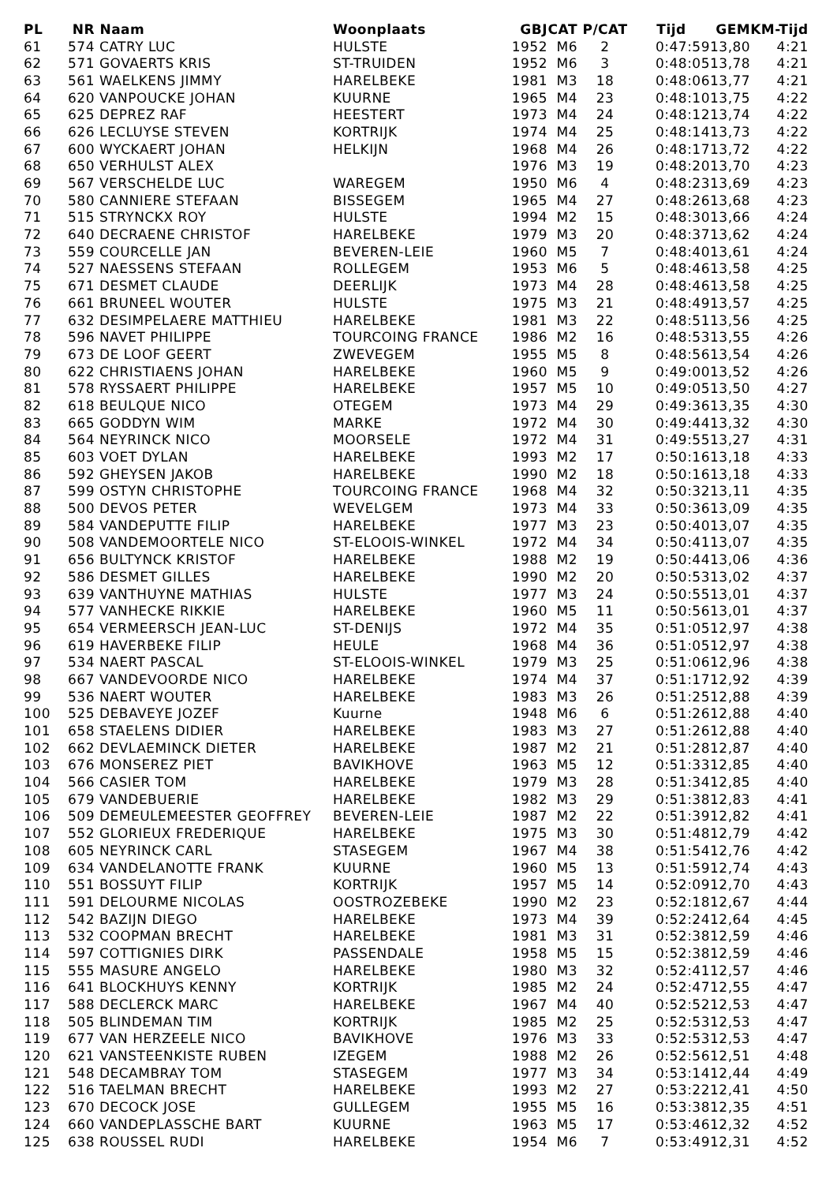| PL | NR | Naam | Woonplaats | GBJ | CAT | P/CAT | Tijd | GEM | KM-Tijd |
| --- | --- | --- | --- | --- | --- | --- | --- | --- | --- |
| 61 | 574 | CATRY LUC | HULSTE | 1952 | M6 | 2 | 0:47:59 | 13,80 | 4:21 |
| 62 | 571 | GOVAERTS KRIS | ST-TRUIDEN | 1952 | M6 | 3 | 0:48:05 | 13,78 | 4:21 |
| 63 | 561 | WAELKENS JIMMY | HARELBEKE | 1981 | M3 | 18 | 0:48:06 | 13,77 | 4:21 |
| 64 | 620 | VANPOUCKE JOHAN | KUURNE | 1965 | M4 | 23 | 0:48:10 | 13,75 | 4:22 |
| 65 | 625 | DEPREZ RAF | HEESTERT | 1973 | M4 | 24 | 0:48:12 | 13,74 | 4:22 |
| 66 | 626 | LECLUYSE STEVEN | KORTRIJK | 1974 | M4 | 25 | 0:48:14 | 13,73 | 4:22 |
| 67 | 600 | WYCKAERT JOHAN | HELKIJN | 1968 | M4 | 26 | 0:48:17 | 13,72 | 4:22 |
| 68 | 650 | VERHULST ALEX | | 1976 | M3 | 19 | 0:48:20 | 13,70 | 4:23 |
| 69 | 567 | VERSCHELDE LUC | WAREGEM | 1950 | M6 | 4 | 0:48:23 | 13,69 | 4:23 |
| 70 | 580 | CANNIERE STEFAAN | BISSEGEM | 1965 | M4 | 27 | 0:48:26 | 13,68 | 4:23 |
| 71 | 515 | STRYNCKX ROY | HULSTE | 1994 | M2 | 15 | 0:48:30 | 13,66 | 4:24 |
| 72 | 640 | DECRAENE CHRISTOF | HARELBEKE | 1979 | M3 | 20 | 0:48:37 | 13,62 | 4:24 |
| 73 | 559 | COURCELLE JAN | BEVEREN-LEIE | 1960 | M5 | 7 | 0:48:40 | 13,61 | 4:24 |
| 74 | 527 | NAESSENS STEFAAN | ROLLEGEM | 1953 | M6 | 5 | 0:48:46 | 13,58 | 4:25 |
| 75 | 671 | DESMET CLAUDE | DEERLIJK | 1973 | M4 | 28 | 0:48:46 | 13,58 | 4:25 |
| 76 | 661 | BRUNEEL WOUTER | HULSTE | 1975 | M3 | 21 | 0:48:49 | 13,57 | 4:25 |
| 77 | 632 | DESIMPELAERE MATTHIEU | HARELBEKE | 1981 | M3 | 22 | 0:48:51 | 13,56 | 4:25 |
| 78 | 596 | NAVET PHILIPPE | TOURCOING FRANCE | 1986 | M2 | 16 | 0:48:53 | 13,55 | 4:26 |
| 79 | 673 | DE LOOF GEERT | ZWEVEGEM | 1955 | M5 | 8 | 0:48:56 | 13,54 | 4:26 |
| 80 | 622 | CHRISTIAENS JOHAN | HARELBEKE | 1960 | M5 | 9 | 0:49:00 | 13,52 | 4:26 |
| 81 | 578 | RYSSAERT PHILIPPE | HARELBEKE | 1957 | M5 | 10 | 0:49:05 | 13,50 | 4:27 |
| 82 | 618 | BEULQUE NICO | OTEGEM | 1973 | M4 | 29 | 0:49:36 | 13,35 | 4:30 |
| 83 | 665 | GODDYN WIM | MARKE | 1972 | M4 | 30 | 0:49:44 | 13,32 | 4:30 |
| 84 | 564 | NEYRINCK NICO | MOORSELE | 1972 | M4 | 31 | 0:49:55 | 13,27 | 4:31 |
| 85 | 603 | VOET DYLAN | HARELBEKE | 1993 | M2 | 17 | 0:50:16 | 13,18 | 4:33 |
| 86 | 592 | GHEYSEN JAKOB | HARELBEKE | 1990 | M2 | 18 | 0:50:16 | 13,18 | 4:33 |
| 87 | 599 | OSTYN CHRISTOPHE | TOURCOING FRANCE | 1968 | M4 | 32 | 0:50:32 | 13,11 | 4:35 |
| 88 | 500 | DEVOS PETER | WEVELGEM | 1973 | M4 | 33 | 0:50:36 | 13,09 | 4:35 |
| 89 | 584 | VANDEPUTTE FILIP | HARELBEKE | 1977 | M3 | 23 | 0:50:40 | 13,07 | 4:35 |
| 90 | 508 | VANDEMOORTELE NICO | ST-ELOOIS-WINKEL | 1972 | M4 | 34 | 0:50:41 | 13,07 | 4:35 |
| 91 | 656 | BULTYNCK KRISTOF | HARELBEKE | 1988 | M2 | 19 | 0:50:44 | 13,06 | 4:36 |
| 92 | 586 | DESMET GILLES | HARELBEKE | 1990 | M2 | 20 | 0:50:53 | 13,02 | 4:37 |
| 93 | 639 | VANTHUYNE MATHIAS | HULSTE | 1977 | M3 | 24 | 0:50:55 | 13,01 | 4:37 |
| 94 | 577 | VANHECKE RIKKIE | HARELBEKE | 1960 | M5 | 11 | 0:50:56 | 13,01 | 4:37 |
| 95 | 654 | VERMEERSCH JEAN-LUC | ST-DENIJS | 1972 | M4 | 35 | 0:51:05 | 12,97 | 4:38 |
| 96 | 619 | HAVERBEKE FILIP | HEULE | 1968 | M4 | 36 | 0:51:05 | 12,97 | 4:38 |
| 97 | 534 | NAERT PASCAL | ST-ELOOIS-WINKEL | 1979 | M3 | 25 | 0:51:06 | 12,96 | 4:38 |
| 98 | 667 | VANDEVOORDE NICO | HARELBEKE | 1974 | M4 | 37 | 0:51:17 | 12,92 | 4:39 |
| 99 | 536 | NAERT WOUTER | HARELBEKE | 1983 | M3 | 26 | 0:51:25 | 12,88 | 4:39 |
| 100 | 525 | DEBAVEYE JOZEF | Kuurne | 1948 | M6 | 6 | 0:51:26 | 12,88 | 4:40 |
| 101 | 658 | STAELENS DIDIER | HARELBEKE | 1983 | M3 | 27 | 0:51:26 | 12,88 | 4:40 |
| 102 | 662 | DEVLAEMINCK DIETER | HARELBEKE | 1987 | M2 | 21 | 0:51:28 | 12,87 | 4:40 |
| 103 | 676 | MONSEREZ PIET | BAVIKHOVE | 1963 | M5 | 12 | 0:51:33 | 12,85 | 4:40 |
| 104 | 566 | CASIER TOM | HARELBEKE | 1979 | M3 | 28 | 0:51:34 | 12,85 | 4:40 |
| 105 | 679 | VANDEBUERIE | HARELBEKE | 1982 | M3 | 29 | 0:51:38 | 12,83 | 4:41 |
| 106 | 509 | DEMEULEMEESTER GEOFFREY | BEVEREN-LEIE | 1987 | M2 | 22 | 0:51:39 | 12,82 | 4:41 |
| 107 | 552 | GLORIEUX FREDERIQUE | HARELBEKE | 1975 | M3 | 30 | 0:51:48 | 12,79 | 4:42 |
| 108 | 605 | NEYRINCK CARL | STASEGEM | 1967 | M4 | 38 | 0:51:54 | 12,76 | 4:42 |
| 109 | 634 | VANDELANOTTE FRANK | KUURNE | 1960 | M5 | 13 | 0:51:59 | 12,74 | 4:43 |
| 110 | 551 | BOSSUYT FILIP | KORTRIJK | 1957 | M5 | 14 | 0:52:09 | 12,70 | 4:43 |
| 111 | 591 | DELOURME NICOLAS | OOSTROZEBEKE | 1990 | M2 | 23 | 0:52:18 | 12,67 | 4:44 |
| 112 | 542 | BAZIJN DIEGO | HARELBEKE | 1973 | M4 | 39 | 0:52:24 | 12,64 | 4:45 |
| 113 | 532 | COOPMAN BRECHT | HARELBEKE | 1981 | M3 | 31 | 0:52:38 | 12,59 | 4:46 |
| 114 | 597 | COTTIGNIES DIRK | PASSENDALE | 1958 | M5 | 15 | 0:52:38 | 12,59 | 4:46 |
| 115 | 555 | MASURE ANGELO | HARELBEKE | 1980 | M3 | 32 | 0:52:41 | 12,57 | 4:46 |
| 116 | 641 | BLOCKHUYS KENNY | KORTRIJK | 1985 | M2 | 24 | 0:52:47 | 12,55 | 4:47 |
| 117 | 588 | DECLERCK MARC | HARELBEKE | 1967 | M4 | 40 | 0:52:52 | 12,53 | 4:47 |
| 118 | 505 | BLINDEMAN TIM | KORTRIJK | 1985 | M2 | 25 | 0:52:53 | 12,53 | 4:47 |
| 119 | 677 | VAN HERZEELE NICO | BAVIKHOVE | 1976 | M3 | 33 | 0:52:53 | 12,53 | 4:47 |
| 120 | 621 | VANSTEENKISTE RUBEN | IZEGEM | 1988 | M2 | 26 | 0:52:56 | 12,51 | 4:48 |
| 121 | 548 | DECAMBRAY TOM | STASEGEM | 1977 | M3 | 34 | 0:53:14 | 12,44 | 4:49 |
| 122 | 516 | TAELMAN BRECHT | HARELBEKE | 1993 | M2 | 27 | 0:53:22 | 12,41 | 4:50 |
| 123 | 670 | DECOCK JOSE | GULLEGEM | 1955 | M5 | 16 | 0:53:38 | 12,35 | 4:51 |
| 124 | 660 | VANDEPLASSCHE BART | KUURNE | 1963 | M5 | 17 | 0:53:46 | 12,32 | 4:52 |
| 125 | 638 | ROUSSEL RUDI | HARELBEKE | 1954 | M6 | 7 | 0:53:49 | 12,31 | 4:52 |